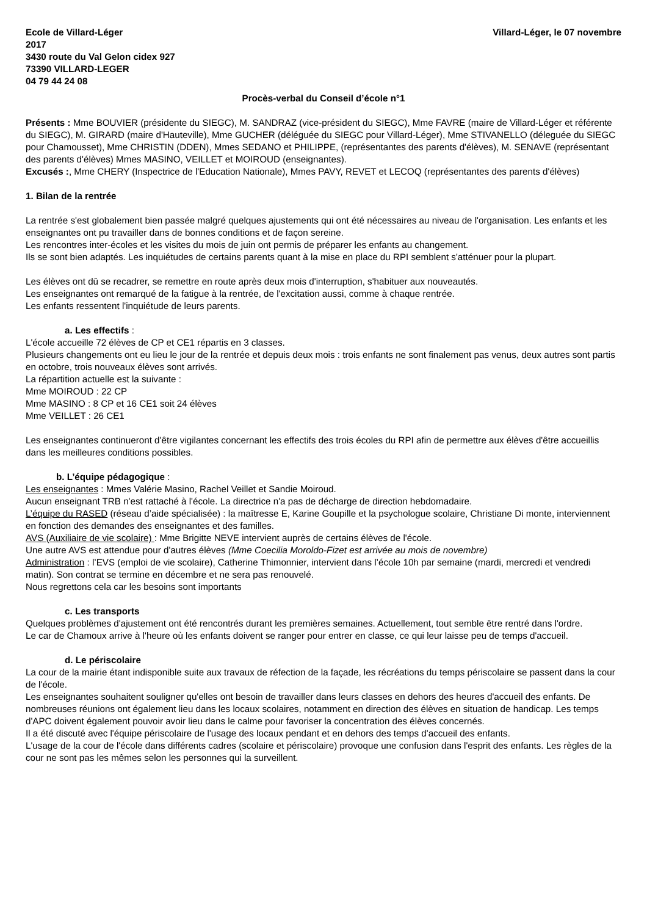Ecole de Villard-Léger Villard-Léger, le 07 novembre
2017
3430 route du Val Gelon cidex 927
73390 VILLARD-LEGER
04 79 44 24 08
Procès-verbal du Conseil d’école n°1
Présents : Mme BOUVIER (présidente du SIEGC), M. SANDRAZ (vice-président du SIEGC), Mme FAVRE (maire de Villard-Léger et référente du SIEGC), M. GIRARD (maire d'Hauteville), Mme GUCHER (déléguée du SIEGC pour Villard-Léger), Mme STIVANELLO (déleguée du SIEGC pour Chamousset), Mme CHRISTIN (DDEN), Mmes SEDANO et PHILIPPE, (représentantes des parents d'élèves), M. SENAVE (représentant des parents d'élèves) Mmes MASINO, VEILLET et MOIROUD (enseignantes).
Excusés :, Mme CHERY (Inspectrice de l'Education Nationale), Mmes PAVY, REVET et LECOQ (représentantes des parents d'élèves)
1. Bilan de la rentrée
La rentrée s'est globalement bien passée malgré quelques ajustements qui ont été nécessaires au niveau de l'organisation. Les enfants et les enseignantes ont pu travailler dans de bonnes conditions et de façon sereine.
Les rencontres inter-écoles et les visites du mois de juin ont permis de préparer les enfants au changement.
Ils se sont bien adaptés. Les inquiétudes de certains parents quant à la mise en place du RPI semblent s'atténuer pour la plupart.
Les élèves ont dû se recadrer, se remettre en route après deux mois d'interruption, s'habituer aux nouveautés.
Les enseignantes ont remarqué de la fatigue à la rentrée, de l'excitation aussi, comme à chaque rentrée.
Les enfants ressentent l'inquiétude de leurs parents.
a. Les effectifs :
L'école accueille 72 élèves de CP et CE1 répartis en 3 classes.
Plusieurs changements ont eu lieu le jour de la rentrée et depuis deux mois : trois enfants ne sont finalement pas venus, deux autres sont partis en octobre, trois nouveaux élèves sont arrivés.
La répartition actuelle est la suivante :
Mme MOIROUD : 22 CP
Mme MASINO : 8 CP et 16 CE1 soit 24 élèves
Mme VEILLET : 26 CE1
Les enseignantes continueront d'être vigilantes concernant les effectifs des trois écoles du RPI afin de permettre aux élèves d'être accueillis dans les meilleures conditions possibles.
b. L’équipe pédagogique :
Les enseignantes : Mmes Valérie Masino, Rachel Veillet et Sandie Moiroud.
Aucun enseignant TRB n'est rattaché à l'école. La directrice n'a pas de décharge de direction hebdomadaire.
L’équipe du RASED (réseau d’aide spécialisée) : la maîtresse E, Karine Goupille et la psychologue scolaire, Christiane Di monte, interviennent en fonction des demandes des enseignantes et des familles.
AVS (Auxiliaire de vie scolaire) : Mme Brigitte NEVE intervient auprès de certains élèves de l'école.
Une autre AVS est attendue pour d'autres élèves (Mme Coecilia Moroldo-Fizet est arrivée au mois de novembre)
Administration : l’EVS (emploi de vie scolaire), Catherine Thimonnier, intervient dans l’école 10h par semaine (mardi, mercredi et vendredi matin). Son contrat se termine en décembre et ne sera pas renouvelé.
Nous regrettons cela car les besoins sont importants
c. Les transports
Quelques problèmes d'ajustement ont été rencontrés durant les premières semaines. Actuellement, tout semble être rentré dans l'ordre.
Le car de Chamoux arrive à l'heure où les enfants doivent se ranger pour entrer en classe, ce qui leur laisse peu de temps d'accueil.
d. Le périscolaire
La cour de la mairie étant indisponible suite aux travaux de réfection de la façade, les récréations du temps périscolaire se passent dans la cour de l'école.
Les enseignantes souhaitent souligner qu'elles ont besoin de travailler dans leurs classes en dehors des heures d'accueil des enfants. De nombreuses réunions ont également lieu dans les locaux scolaires, notamment en direction des élèves en situation de handicap. Les temps d'APC doivent également pouvoir avoir lieu dans le calme pour favoriser la concentration des élèves concernés.
Il a été discuté avec l'équipe périscolaire de l'usage des locaux pendant et en dehors des temps d'accueil des enfants.
L'usage de la cour de l'école dans différents cadres (scolaire et périscolaire) provoque une confusion dans l'esprit des enfants. Les règles de la cour ne sont pas les mêmes selon les personnes qui la surveillent.